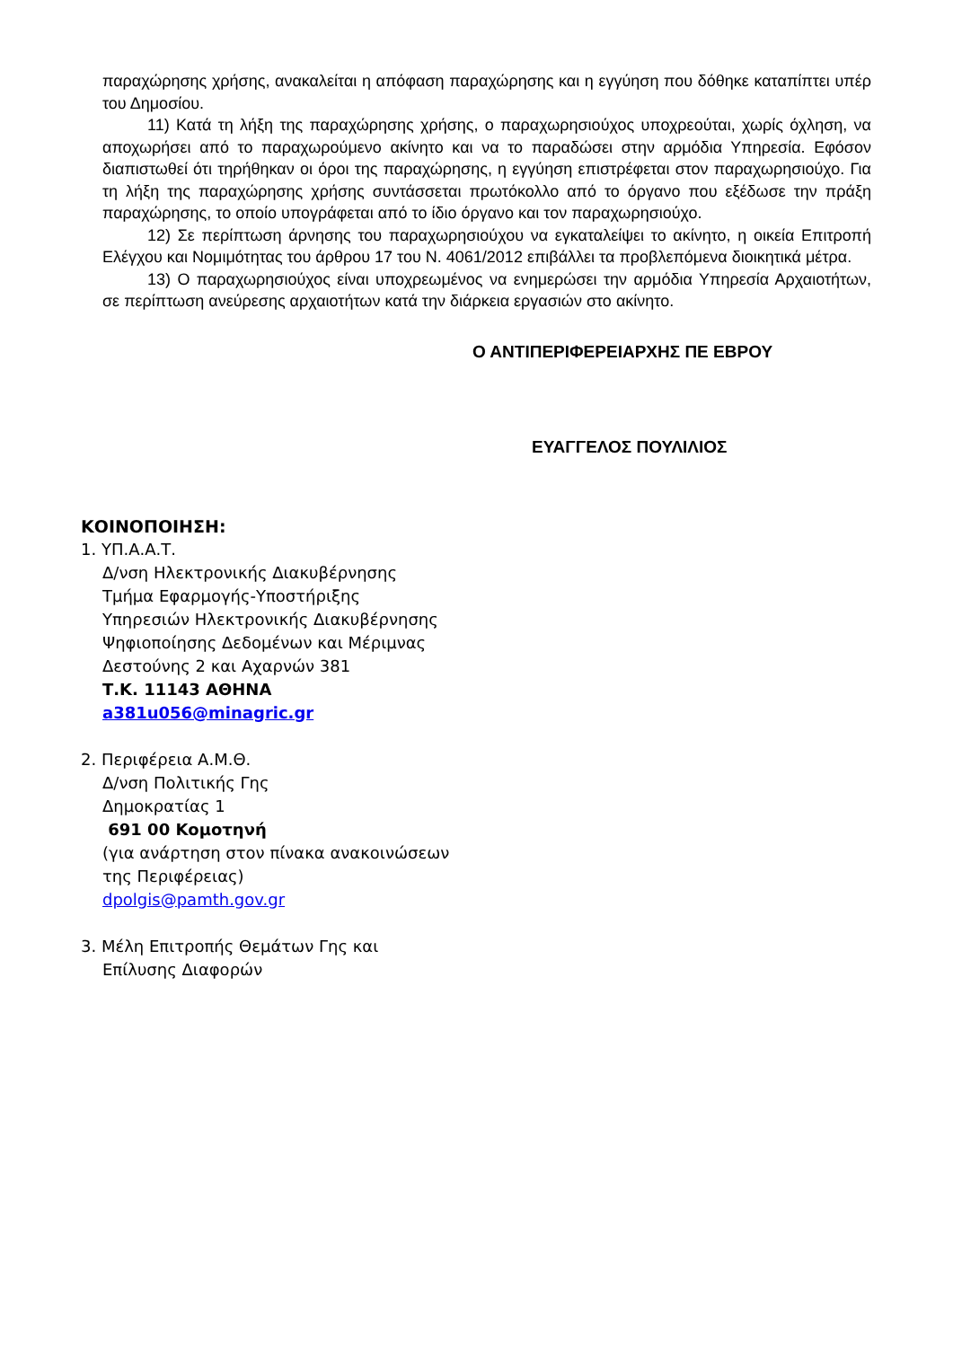παραχώρησης χρήσης, ανακαλείται η απόφαση παραχώρησης και η εγγύηση που δόθηκε καταπίπτει υπέρ του Δημοσίου.
11) Κατά τη λήξη της παραχώρησης χρήσης, ο παραχωρησιούχος υποχρεούται, χωρίς όχληση, να αποχωρήσει από το παραχωρούμενο ακίνητο και να το παραδώσει στην αρμόδια Υπηρεσία. Εφόσον διαπιστωθεί ότι τηρήθηκαν οι όροι της παραχώρησης, η εγγύηση επιστρέφεται στον παραχωρησιούχο. Για τη λήξη της παραχώρησης χρήσης συντάσσεται πρωτόκολλο από το όργανο που εξέδωσε την πράξη παραχώρησης, το οποίο υπογράφεται από το ίδιο όργανο και τον παραχωρησιούχο.
12) Σε περίπτωση άρνησης του παραχωρησιούχου να εγκαταλείψει το ακίνητο, η οικεία Επιτροπή Ελέγχου και Νομιμότητας του άρθρου 17 του Ν. 4061/2012 επιβάλλει τα προβλεπόμενα διοικητικά μέτρα.
13) Ο παραχωρησιούχος είναι υποχρεωμένος να ενημερώσει την αρμόδια Υπηρεσία Αρχαιοτήτων, σε περίπτωση ανεύρεσης αρχαιοτήτων κατά την διάρκεια εργασιών στο ακίνητο.
Ο ΑΝΤΙΠΕΡΙΦΕΡΕΙΑΡΧΗΣ ΠΕ ΕΒΡΟΥ
ΕΥΑΓΓΕΛΟΣ ΠΟΥΛΙΛΙΟΣ
ΚΟΙΝΟΠΟΙΗΣΗ:
1. ΥΠ.Α.Α.Τ.
Δ/νση Ηλεκτρονικής Διακυβέρνησης
Τμήμα Εφαρμογής-Υποστήριξης
Υπηρεσιών Ηλεκτρονικής Διακυβέρνησης
Ψηφιοποίησης Δεδομένων και Μέριμνας
Δεστούνης 2 και Αχαρνών 381
Τ.Κ. 11143 ΑΘΗΝΑ
a381u056@minagric.gr
2. Περιφέρεια Α.Μ.Θ.
Δ/νση Πολιτικής Γης
Δημοκρατίας 1
691 00 Κομοτηνή
(για ανάρτηση στον πίνακα ανακοινώσεων
της Περιφέρειας)
dpolgis@pamth.gov.gr
3. Μέλη Επιτροπής Θεμάτων Γης και
Επίλυσης Διαφορών